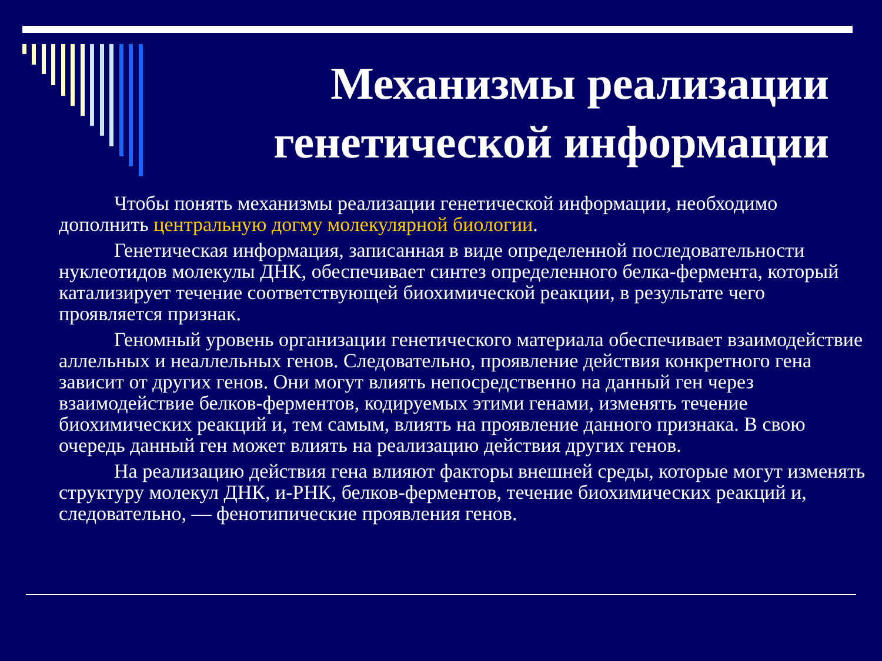Механизмы реализации генетической информации
Чтобы понять механизмы реализации генетической информации, необходимо дополнить центральную догму молекулярной биологии.
Генетическая информация, записанная в виде определенной последовательности нуклеотидов молекулы ДНК, обеспечивает синтез определенного белка-фермента, который катализирует течение соответствующей биохимической реакции, в результате чего проявляется признак.
Геномный уровень организации генетического материала обеспечивает взаимодействие аллельных и неаллельных генов. Следовательно, проявление действия конкретного гена зависит от других генов. Они могут влиять непосредственно на данный ген через взаимодействие белков-ферментов, кодируемых этими генами, изменять течение биохимических реакций и, тем самым, влиять на проявление данного признака. В свою очередь данный ген может влиять на реализацию действия других генов.
На реализацию действия гена влияют факторы внешней среды, которые могут изменять структуру молекул ДНК, и-РНК, белков-ферментов, течение биохимических реакций и, следовательно, — фенотипические проявления генов.